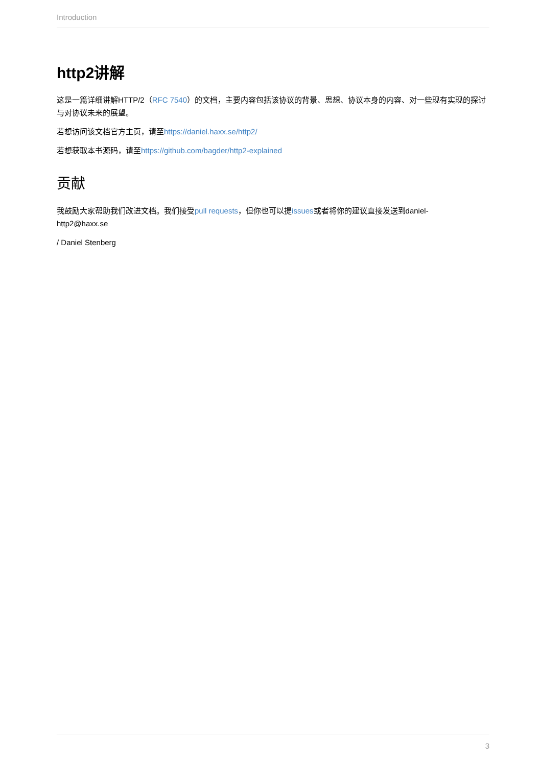Introduction
http2讲解
这是一篇详细讲解HTTP/2（RFC 7540）的文档，主要内容包括该协议的背景、思想、协议本身的内容、对一些现有实现的探讨与对协议未来的展望。
若想访问该文档官方主页，请至https://daniel.haxx.se/http2/
若想获取本书源码，请至https://github.com/bagder/http2-explained
贡献
我鼓励大家帮助我们改进文档。我们接受pull requests，但你也可以提issues或者将你的建议直接发送到daniel-
http2@haxx.se
/ Daniel Stenberg
3